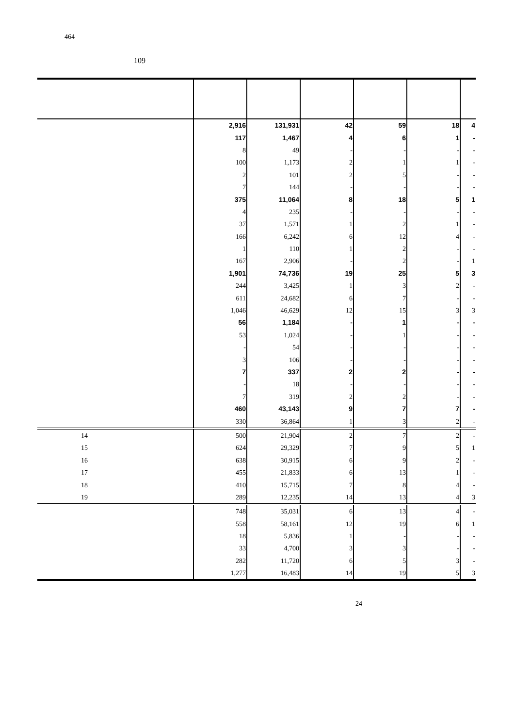464
109
| | 2,916 | 131,931 | 42 | 59 | 18 | 4 |
| | 117 | 1,467 | 4 | 6 | 1 | - |
| | 8 | 49 | - | - | - | - |
| | 100 | 1,173 | 2 | 1 | 1 | - |
| | 2 | 101 | 2 | 5 | - | - |
| | 7 | 144 | - | - | - | - |
| | 375 | 11,064 | 8 | 18 | 5 | 1 |
| | 4 | 235 | - | - | - | - |
| | 37 | 1,571 | 1 | 2 | 1 | - |
| | 166 | 6,242 | 6 | 12 | 4 | - |
| | 1 | 110 | 1 | 2 | - | - |
| | 167 | 2,906 | - | 2 | - | 1 |
| | 1,901 | 74,736 | 19 | 25 | 5 | 3 |
| | 244 | 3,425 | 1 | 3 | 2 | - |
| | 611 | 24,682 | 6 | 7 | - | - |
| | 1,046 | 46,629 | 12 | 15 | 3 | 3 |
| | 56 | 1,184 | - | 1 | - | - |
| | 53 | 1,024 | - | 1 | - | - |
| | - | 54 | - | - | - | - |
| | 3 | 106 | - | - | - | - |
| | 7 | 337 | 2 | 2 | - | - |
| | - | 18 | - | - | - | - |
| | 7 | 319 | 2 | 2 | - | - |
| | 460 | 43,143 | 9 | 7 | 7 | - |
| | 330 | 36,864 | 1 | 3 | 2 | - |
| 14 | 500 | 21,904 | 2 | 7 | 2 | - |
| 15 | 624 | 29,329 | 7 | 9 | 5 | 1 |
| 16 | 638 | 30,915 | 6 | 9 | 2 | - |
| 17 | 455 | 21,833 | 6 | 13 | 1 | - |
| 18 | 410 | 15,715 | 7 | 8 | 4 | - |
| 19 | 289 | 12,235 | 14 | 13 | 4 | 3 |
| | 748 | 35,031 | 6 | 13 | 4 | - |
| | 558 | 58,161 | 12 | 19 | 6 | 1 |
| | 18 | 5,836 | 1 | - | - | - |
| | 33 | 4,700 | 3 | 3 | - | - |
| | 282 | 11,720 | 6 | 5 | 3 | - |
| | 1,277 | 16,483 | 14 | 19 | 5 | 3 |
24